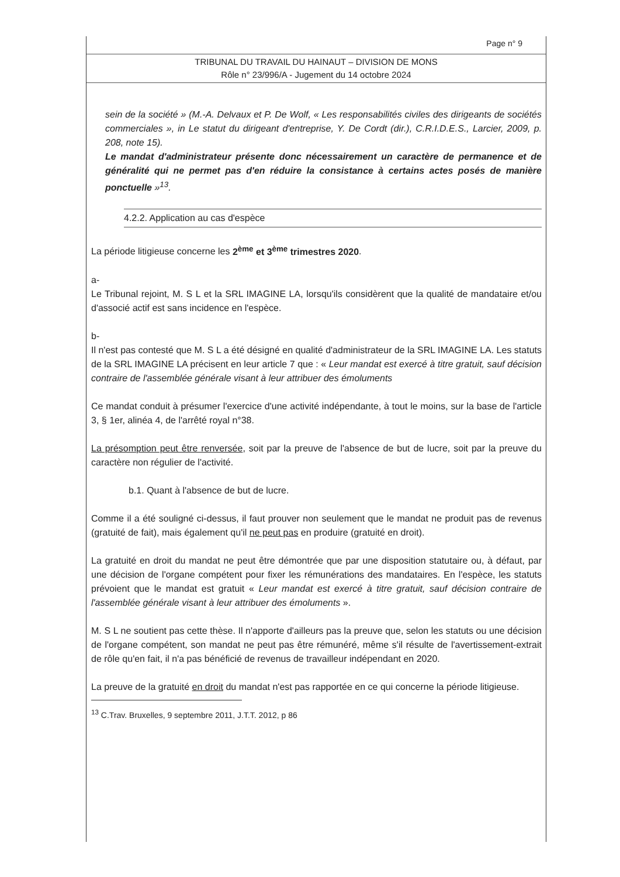Page n° 9
TRIBUNAL DU TRAVAIL DU HAINAUT – DIVISION DE MONS
Rôle n° 23/996/A - Jugement du 14 octobre 2024
sein de la société » (M.-A. Delvaux et P. De Wolf, « Les responsabilités civiles des dirigeants de sociétés commerciales », in Le statut du dirigeant d'entreprise, Y. De Cordt (dir.), C.R.I.D.E.S., Larcier, 2009, p. 208, note 15).
Le mandat d'administrateur présente donc nécessairement un caractère de permanence et de généralité qui ne permet pas d'en réduire la consistance à certains actes posés de manière ponctuelle »<sup>13</sup>.
4.2.2. Application au cas d'espèce
La période litigieuse concerne les 2<sup>ème</sup> et 3<sup>ème</sup> trimestres 2020.
a-
Le Tribunal rejoint, M. S L et la SRL IMAGINE LA, lorsqu'ils considèrent que la qualité de mandataire et/ou d'associé actif est sans incidence en l'espèce.
b-
Il n'est pas contesté que M. S L a été désigné en qualité d'administrateur de la SRL IMAGINE LA. Les statuts de la SRL IMAGINE LA précisent en leur article 7 que : « Leur mandat est exercé à titre gratuit, sauf décision contraire de l'assemblée générale visant à leur attribuer des émoluments
Ce mandat conduit à présumer l'exercice d'une activité indépendante, à tout le moins, sur la base de l'article 3, § 1er, alinéa 4, de l'arrêté royal n°38.
La présomption peut être renversée, soit par la preuve de l'absence de but de lucre, soit par la preuve du caractère non régulier de l'activité.
b.1. Quant à l'absence de but de lucre.
Comme il a été souligné ci-dessus, il faut prouver non seulement que le mandat ne produit pas de revenus (gratuité de fait), mais également qu'il ne peut pas en produire (gratuité en droit).
La gratuité en droit du mandat ne peut être démontrée que par une disposition statutaire ou, à défaut, par une décision de l'organe compétent pour fixer les rémunérations des mandataires. En l'espèce, les statuts prévoient que le mandat est gratuit « Leur mandat est exercé à titre gratuit, sauf décision contraire de l'assemblée générale visant à leur attribuer des émoluments ».
M. S L ne soutient pas cette thèse. Il n'apporte d'ailleurs pas la preuve que, selon les statuts ou une décision de l'organe compétent, son mandat ne peut pas être rémunéré, même s'il résulte de l'avertissement-extrait de rôle qu'en fait, il n'a pas bénéficié de revenus de travailleur indépendant en 2020.
La preuve de la gratuité en droit du mandat n'est pas rapportée en ce qui concerne la période litigieuse.
<sup>13</sup> C.Trav. Bruxelles, 9 septembre 2011, J.T.T. 2012, p 86